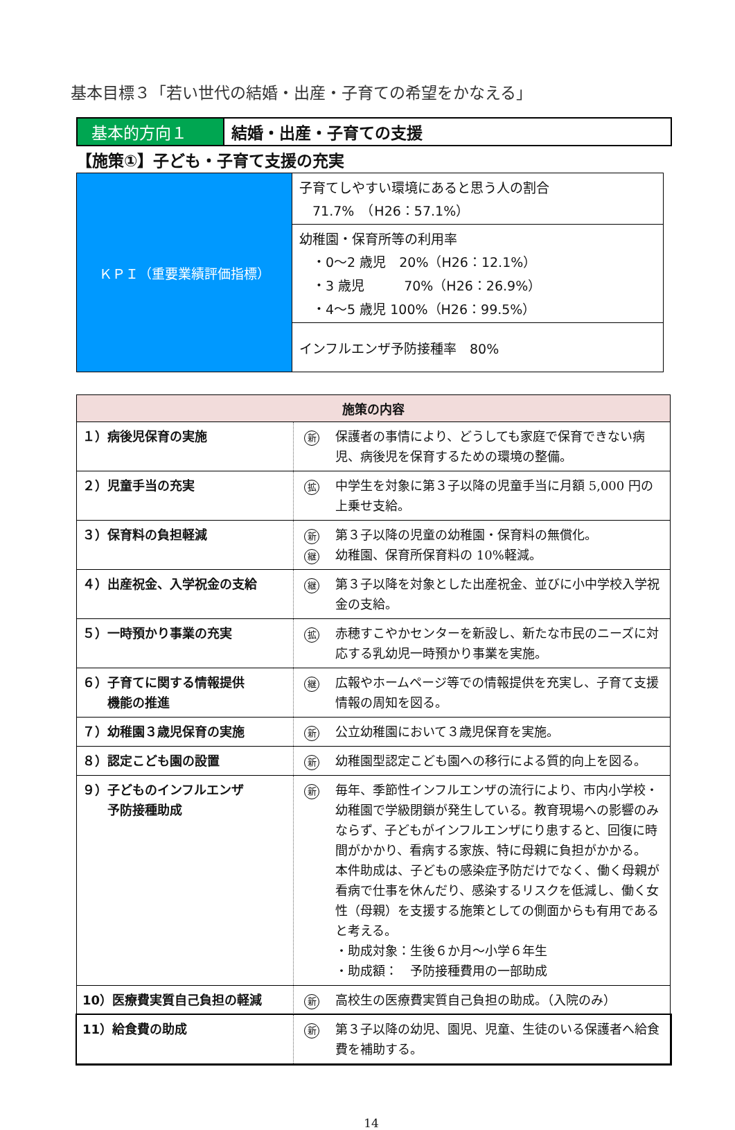基本目標３「若い世代の結婚・出産・子育ての希望をかなえる」
基本的方向１
結婚・出産・子育ての支援
【施策①】子ども・子育て支援の充実
| ＫＰＩ（重要業績評価指標） | 子育てしやすい環境にあると思う人の割合 71.7% （H26：57.1%） |
| | 幼稚園・保育所等の利用率 ・0～2 歳児 20%（H26：12.1%） ・3 歳児 70%（H26：26.9%） ・4～5 歳児 100%（H26：99.5%） |
| | インフルエンザ予防接種率 80% |
| 施策の内容 | | |
| --- | --- | --- |
| １）病後児保育の実施 | 新 | 保護者の事情により、どうしても家庭で保育できない病児、病後児を保育するための環境の整備。 |
| ２）児童手当の充実 | 拡 | 中学生を対象に第３子以降の児童手当に月額 5,000 円の上乗せ支給。 |
| ３）保育料の負担軽減 | 新 継 | 第３子以降の児童の幼稚園・保育料の無償化。 幼稚園、保育所保育料の 10%軽減。 |
| ４）出産祝金、入学祝金の支給 | 継 | 第３子以降を対象とした出産祝金、並びに小中学校入学祝金の支給。 |
| ５）一時預かり事業の充実 | 拡 | 赤穂すこやかセンターを新設し、新たな市民のニーズに対応する乳幼児一時預かり事業を実施。 |
| ６）子育てに関する情報提供 機能の推進 | 継 | 広報やホームページ等での情報提供を充実し、子育て支援情報の周知を図る。 |
| ７）幼稚園３歳児保育の実施 | 新 | 公立幼稚園において３歳児保育を実施。 |
| ８）認定こども園の設置 | 新 | 幼稚園型認定こども園への移行による質的向上を図る。 |
| ９）子どものインフルエンザ 予防接種助成 | 新 | 毎年、季節性インフルエンザの流行により、市内小学校・幼稚園で学級閉鎖が発生している。教育現場への影響のみならず、子どもがインフルエンザにり患すると、回復に時間がかかり、看病する家族、特に母親に負担がかかる。 本件助成は、子どもの感染症予防だけでなく、働く母親が看病で仕事を休んだり、感染するリスクを低減し、働く女性（母親）を支援する施策としての側面からも有用であると考える。 ・助成対象：生後６か月～小学６年生 ・助成額： 予防接種費用の一部助成 |
| 10）医療費実質自己負担の軽減 | 新 | 高校生の医療費実質自己負担の助成。（入院のみ） |
| 11）給食費の助成 | 新 | 第３子以降の幼児、園児、児童、生徒のいる保護者へ給食費を補助する。 |
14